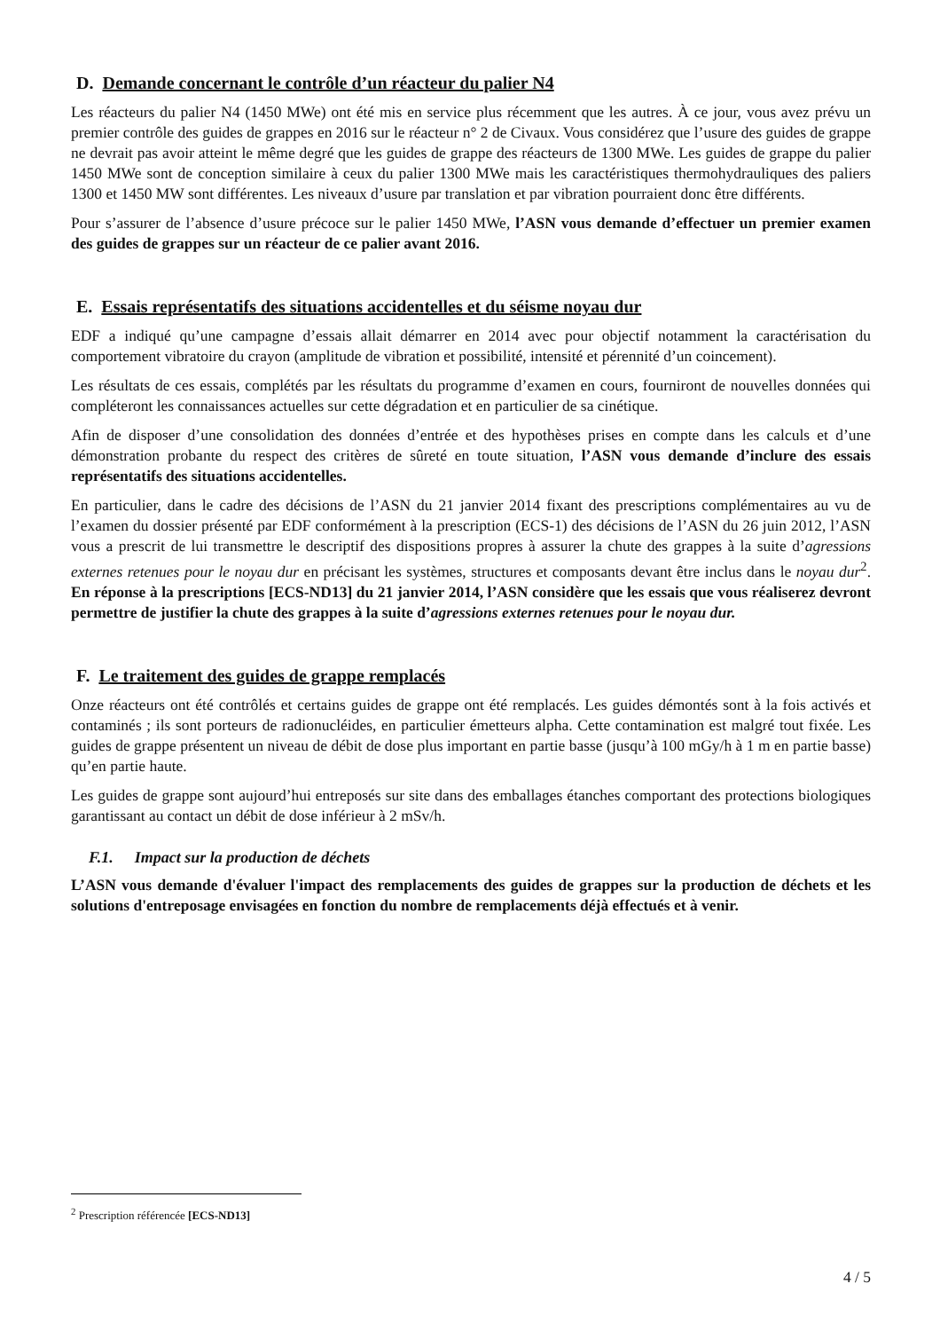D. Demande concernant le contrôle d’un réacteur du palier N4
Les réacteurs du palier N4 (1450 MWe) ont été mis en service plus récemment que les autres. À ce jour, vous avez prévu un premier contrôle des guides de grappes en 2016 sur le réacteur n° 2 de Civaux. Vous considérez que l’usure des guides de grappe ne devrait pas avoir atteint le même degré que les guides de grappe des réacteurs de 1300 MWe. Les guides de grappe du palier 1450 MWe sont de conception similaire à ceux du palier 1300 MWe mais les caractéristiques thermohydrauliques des paliers 1300 et 1450 MW sont différentes. Les niveaux d’usure par translation et par vibration pourraient donc être différents.
Pour s’assurer de l’absence d’usure précoce sur le palier 1450 MWe, l’ASN vous demande d’effectuer un premier examen des guides de grappes sur un réacteur de ce palier avant 2016.
E. Essais représentatifs des situations accidentelles et du séisme noyau dur
EDF a indiqué qu’une campagne d’essais allait démarrer en 2014 avec pour objectif notamment la caractérisation du comportement vibratoire du crayon (amplitude de vibration et possibilité, intensité et pérennité d’un coincement).
Les résultats de ces essais, complétés par les résultats du programme d’examen en cours, fourniront de nouvelles données qui compléteront les connaissances actuelles sur cette dégradation et en particulier de sa cinétique.
Afin de disposer d’une consolidation des données d’entrée et des hypothèses prises en compte dans les calculs et d’une démonstration probante du respect des critères de sûreté en toute situation, l’ASN vous demande d’inclure des essais représentatifs des situations accidentelles.
En particulier, dans le cadre des décisions de l’ASN du 21 janvier 2014 fixant des prescriptions complémentaires au vu de l’examen du dossier présenté par EDF conformément à la prescription (ECS-1) des décisions de l’ASN du 26 juin 2012, l’ASN vous a prescrit de lui transmettre le descriptif des dispositions propres à assurer la chute des grappes à la suite d’agressions externes retenues pour le noyau dur en précisant les systèmes, structures et composants devant être inclus dans le noyau dur<sup>2</sup>. En réponse à la prescriptions [ECS-ND13] du 21 janvier 2014, l’ASN considère que les essais que vous réaliserez devront permettre de justifier la chute des grappes à la suite d’agressions externes retenues pour le noyau dur.
F. Le traitement des guides de grappe remplacés
Onze réacteurs ont été contrôlés et certains guides de grappe ont été remplacés. Les guides démontés sont à la fois activés et contaminés ; ils sont porteurs de radionucléides, en particulier émetteurs alpha. Cette contamination est malgré tout fixée. Les guides de grappe présentent un niveau de débit de dose plus important en partie basse (jusqu’à 100 mGy/h à 1 m en partie basse) qu’en partie haute.
Les guides de grappe sont aujourd’hui entreposés sur site dans des emballages étanches comportant des protections biologiques garantissant au contact un débit de dose inférieur à 2 mSv/h.
F.1. Impact sur la production de déchets
L’ASN vous demande d'évaluer l'impact des remplacements des guides de grappes sur la production de déchets et les solutions d'entreposage envisagées en fonction du nombre de remplacements déjà effectués et à venir.
<sup>2</sup> Prescription référencée [ECS-ND13]
4 / 5